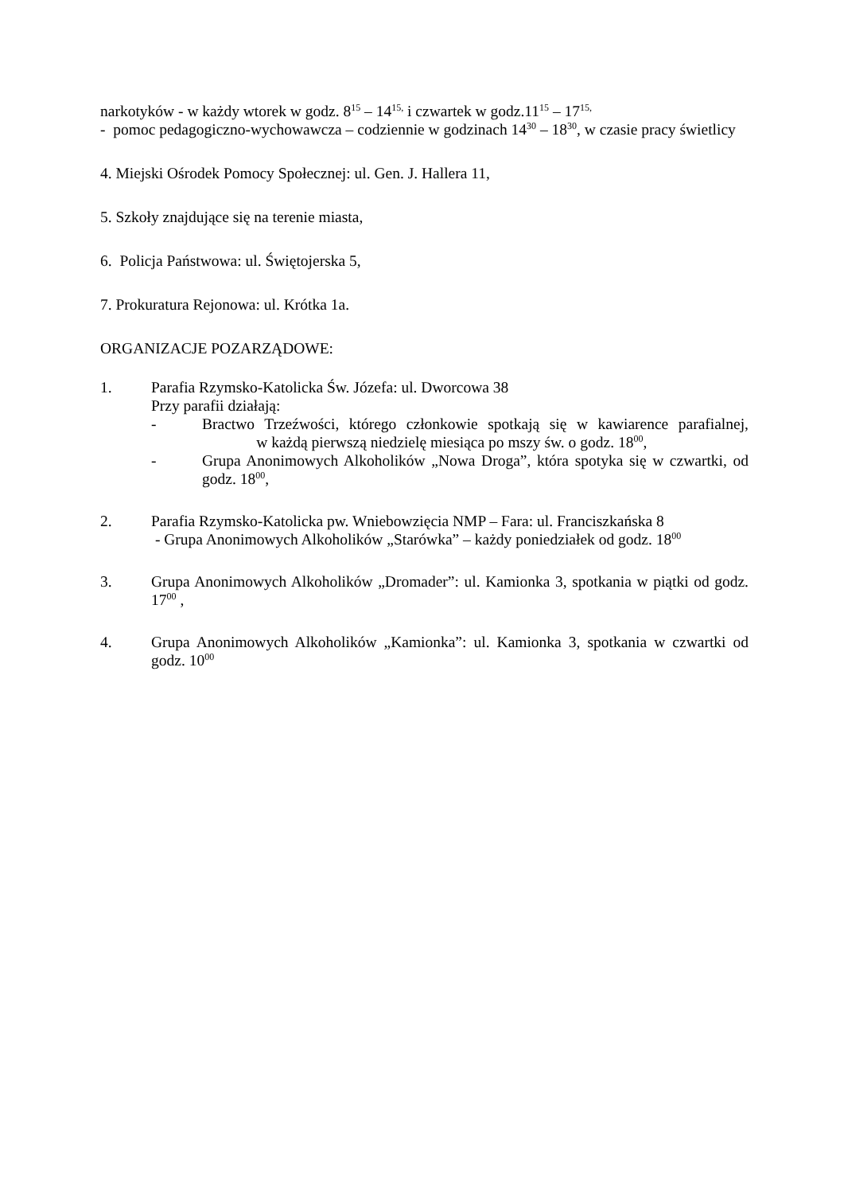narkotyków - w każdy wtorek w godz. 8<sup>15</sup> – 14<sup>15,</sup> i czwartek w godz.11<sup>15</sup> – 17<sup>15,</sup>
- pomoc pedagogiczno-wychowawcza – codziennie w godzinach 14<sup>30</sup> – 18<sup>30</sup>, w czasie pracy świetlicy
4. Miejski Ośrodek Pomocy Społecznej: ul. Gen. J. Hallera 11,
5. Szkoły znajdujące się na terenie miasta,
6. Policja Państwowa: ul. Świętojerska 5,
7. Prokuratura Rejonowa: ul. Krótka 1a.
ORGANIZACJE POZARZĄDOWE:
1. Parafia Rzymsko-Katolicka Św. Józefa: ul. Dworcowa 38
Przy parafii działają:
- Bractwo Trzeźwości, którego członkowie spotkają się w kawiarence parafialnej, w każdą pierwszą niedzielę miesiąca po mszy św. o godz. 18<sup>00</sup>,
- Grupa Anonimowych Alkoholików „Nowa Droga”, która spotyka się w czwartki, od godz. 18<sup>00</sup>,
2. Parafia Rzymsko-Katolicka pw. Wniebowzięcia NMP – Fara: ul. Franciszkańska 8
- Grupa Anonimowych Alkoholików „Starówka” – każdy poniedziałek od godz. 18<sup>00</sup>
3. Grupa Anonimowych Alkoholików „Dromader”: ul. Kamionka 3, spotkania w piątki od godz. 17<sup>00</sup> ,
4. Grupa Anonimowych Alkoholików „Kamionka”: ul. Kamionka 3, spotkania w czwartki od godz. 10<sup>00</sup>